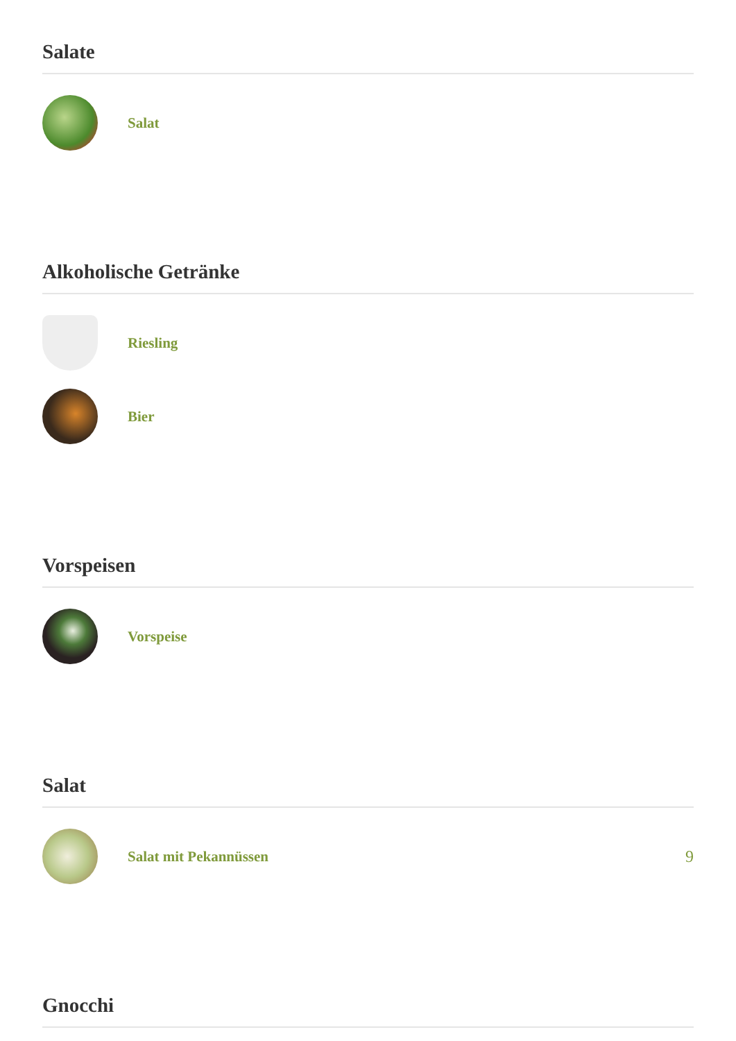Salate
Salat
Alkoholische Getränke
Riesling
Bier
Vorspeisen
Vorspeise
Salat
Salat mit Pekannüssen 9
Gnocchi